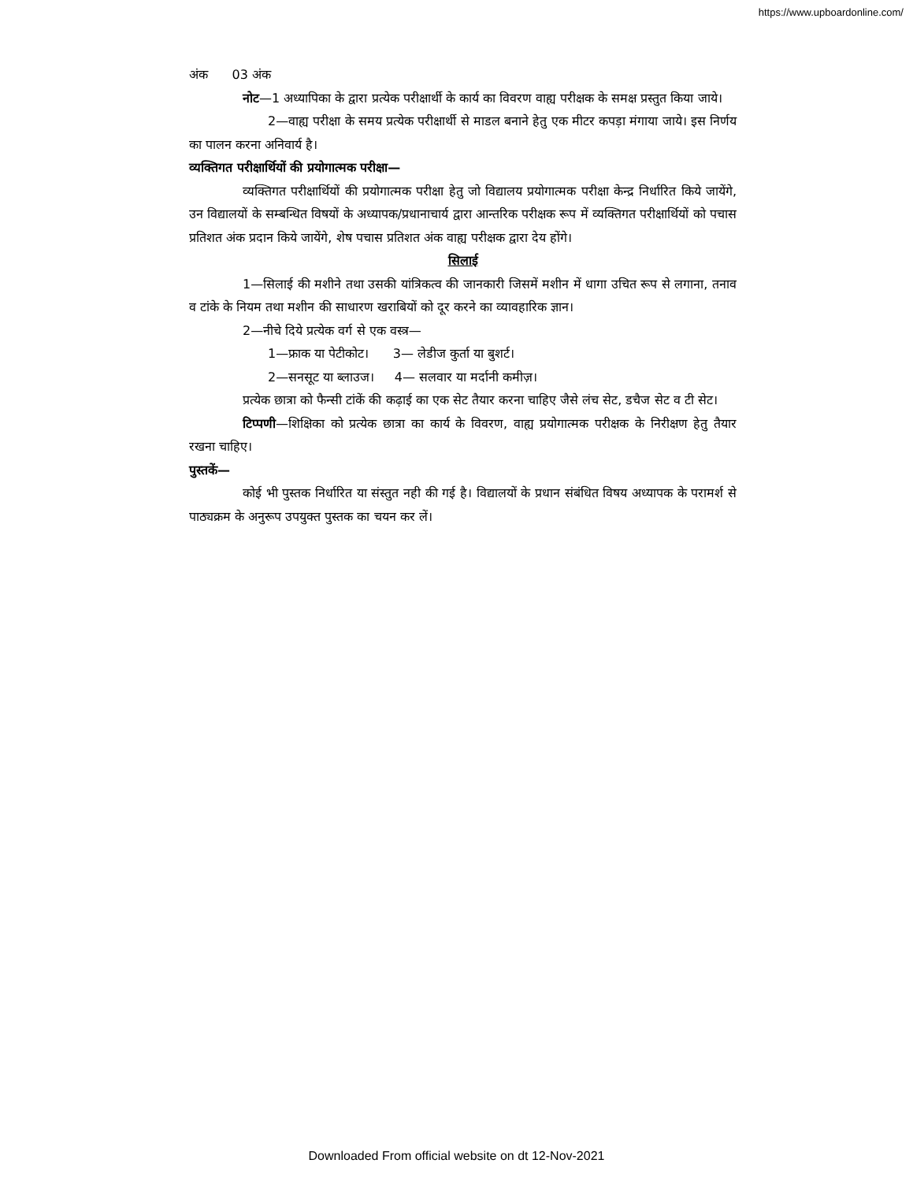https://www.upboardonline.com/
अंक 03 अंक
नोट—1 अध्यापिका के द्वारा प्रत्येक परीक्षार्थी के कार्य का विवरण वाह्य परीक्षक के समक्ष प्रस्तुत किया जाये।
2—वाह्य परीक्षा के समय प्रत्येक परीक्षार्थी से माडल बनाने हेतु एक मीटर कपड़ा मंगाया जाये। इस निर्णय का पालन करना अनिवार्य है।
व्यक्तिगत परीक्षार्थियों की प्रयोगात्मक परीक्षा—
व्यक्तिगत परीक्षार्थियों की प्रयोगात्मक परीक्षा हेतु जो विद्यालय प्रयोगात्मक परीक्षा केन्द्र निर्धारित किये जायेंगे, उन विद्यालयों के सम्बन्धित विषयों के अध्यापक/प्रधानाचार्य द्वारा आन्तरिक परीक्षक रूप में व्यक्तिगत परीक्षार्थियों को पचास प्रतिशत अंक प्रदान किये जायेंगे, शेष पचास प्रतिशत अंक वाह्य परीक्षक द्वारा देय होंगे।
सिलाई
1—सिलाई की मशीने तथा उसकी यांत्रिकत्व की जानकारी जिसमें मशीन में धागा उचित रूप से लगाना, तनाव व टांके के नियम तथा मशीन की साधारण खराबियों को दूर करने का व्यावहारिक ज्ञान।
2—नीचे दिये प्रत्येक वर्ग से एक वस्त्र—
1—फ्राक या पेटीकोट। 3— लेडीज कुर्ता या बुशर्ट।
2—सनसूट या ब्लाउज। 4— सलवार या मर्दानी कमीज़।
प्रत्येक छात्रा को फैन्सी टांकें की कढ़ाई का एक सेट तैयार करना चाहिए जैसे लंच सेट, डचैज सेट व टी सेट।
टिप्पणी—शिक्षिका को प्रत्येक छात्रा का कार्य के विवरण, वाह्य प्रयोगात्मक परीक्षक के निरीक्षण हेतु तैयार रखना चाहिए।
पुस्तकें—
कोई भी पुस्तक निर्धारित या संस्तुत नही की गई है। विद्यालयों के प्रधान संबंधित विषय अध्यापक के परामर्श से पाठ्यक्रम के अनुरूप उपयुक्त पुस्तक का चयन कर लें।
Downloaded From official website on dt 12-Nov-2021